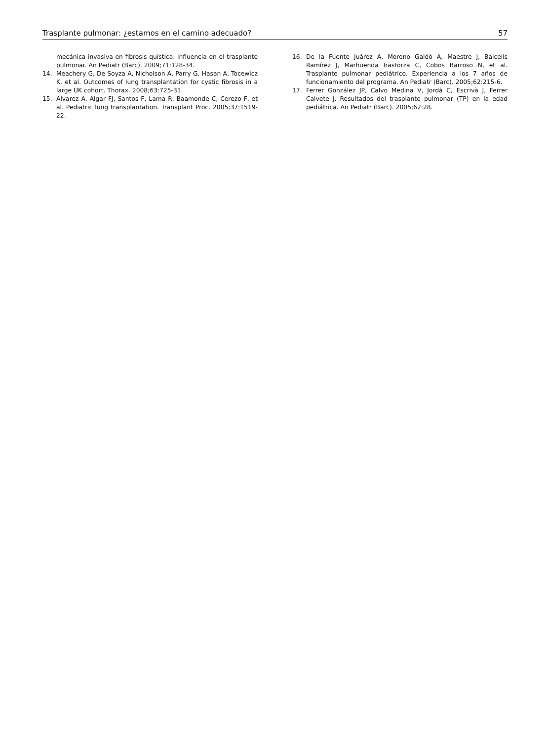Trasplante pulmonar: ¿estamos en el camino adecuado? 57
mecánica invasiva en fibrosis quística: influencia en el trasplante pulmonar. An Pediatr (Barc). 2009;71:128-34.
14. Meachery G, De Soyza A, Nicholson A, Parry G, Hasan A, Tocewicz K, et al. Outcomes of lung transplantation for cystic fibrosis in a large UK cohort. Thorax. 2008;63:725-31.
15. Alvarez A, Algar FJ, Santos F, Lama R, Baamonde C, Cerezo F, et al. Pediatric lung transplantation. Transplant Proc. 2005;37:1519-22.
16. De la Fuente Juárez A, Moreno Galdó A, Maestre J, Balcells Ramírez J, Marhuenda Irastorza C, Cobos Barroso N, et al. Trasplante pulmonar pediátrico. Experiencia a los 7 años de funcionamiento del programa. An Pediatr (Barc). 2005;62:215-6.
17. Ferrer González JP, Calvo Medina V, Jordà C, Escrivà J, Ferrer Calvete J. Resultados del trasplante pulmonar (TP) en la edad pediátrica. An Pediatr (Barc). 2005;62:28.